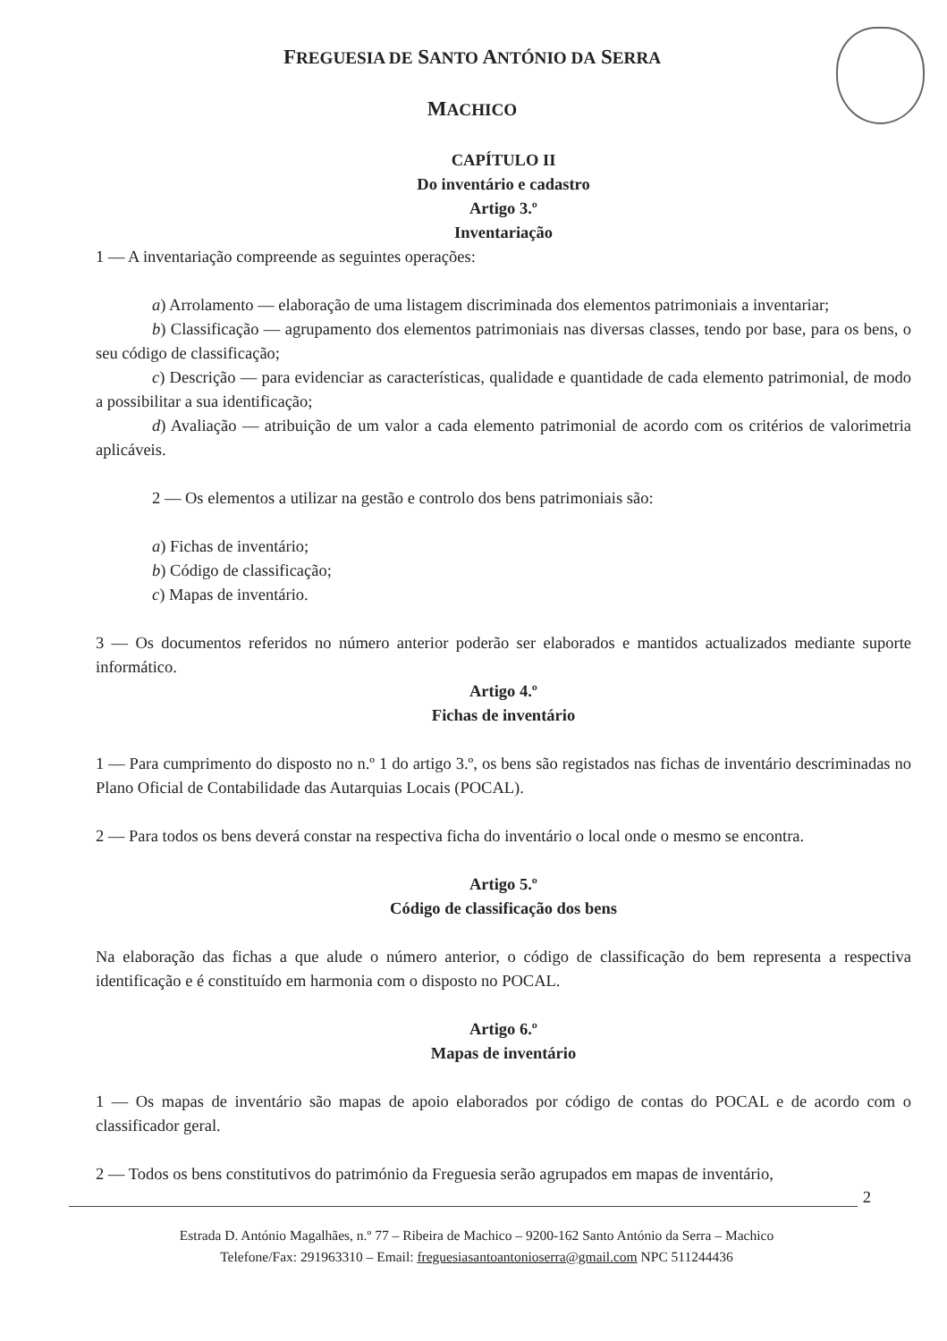FREGUESIA DE SANTO ANTÓNIO DA SERRA
MACHICO
CAPÍTULO II
Do inventário e cadastro
Artigo 3.º
Inventariação
1 — A inventariação compreende as seguintes operações:
a) Arrolamento — elaboração de uma listagem discriminada dos elementos patrimoniais a inventariar;
b) Classificação — agrupamento dos elementos patrimoniais nas diversas classes, tendo por base, para os bens, o seu código de classificação;
c) Descrição — para evidenciar as características, qualidade e quantidade de cada elemento patrimonial, de modo a possibilitar a sua identificação;
d) Avaliação — atribuição de um valor a cada elemento patrimonial de acordo com os critérios de valorimetria aplicáveis.
2 — Os elementos a utilizar na gestão e controlo dos bens patrimoniais são:
a) Fichas de inventário;
b) Código de classificação;
c) Mapas de inventário.
3 — Os documentos referidos no número anterior poderão ser elaborados e mantidos actualizados mediante suporte informático.
Artigo 4.º
Fichas de inventário
1 — Para cumprimento do disposto no n.º 1 do artigo 3.º, os bens são registados nas fichas de inventário descriminadas no Plano Oficial de Contabilidade das Autarquias Locais (POCAL).
2 — Para todos os bens deverá constar na respectiva ficha do inventário o local onde o mesmo se encontra.
Artigo 5.º
Código de classificação dos bens
Na elaboração das fichas a que alude o número anterior, o código de classificação do bem representa a respectiva identificação e é constituído em harmonia com o disposto no POCAL.
Artigo 6.º
Mapas de inventário
1 — Os mapas de inventário são mapas de apoio elaborados por código de contas do POCAL e de acordo com o classificador geral.
2 — Todos os bens constitutivos do património da Freguesia serão agrupados em mapas de inventário,
2
Estrada D. António Magalhães, n.º 77 – Ribeira de Machico – 9200-162 Santo António da Serra – Machico
Telefone/Fax: 291963310 – Email: freguesiasantoantonioserra@gmail.com NPC 511244436